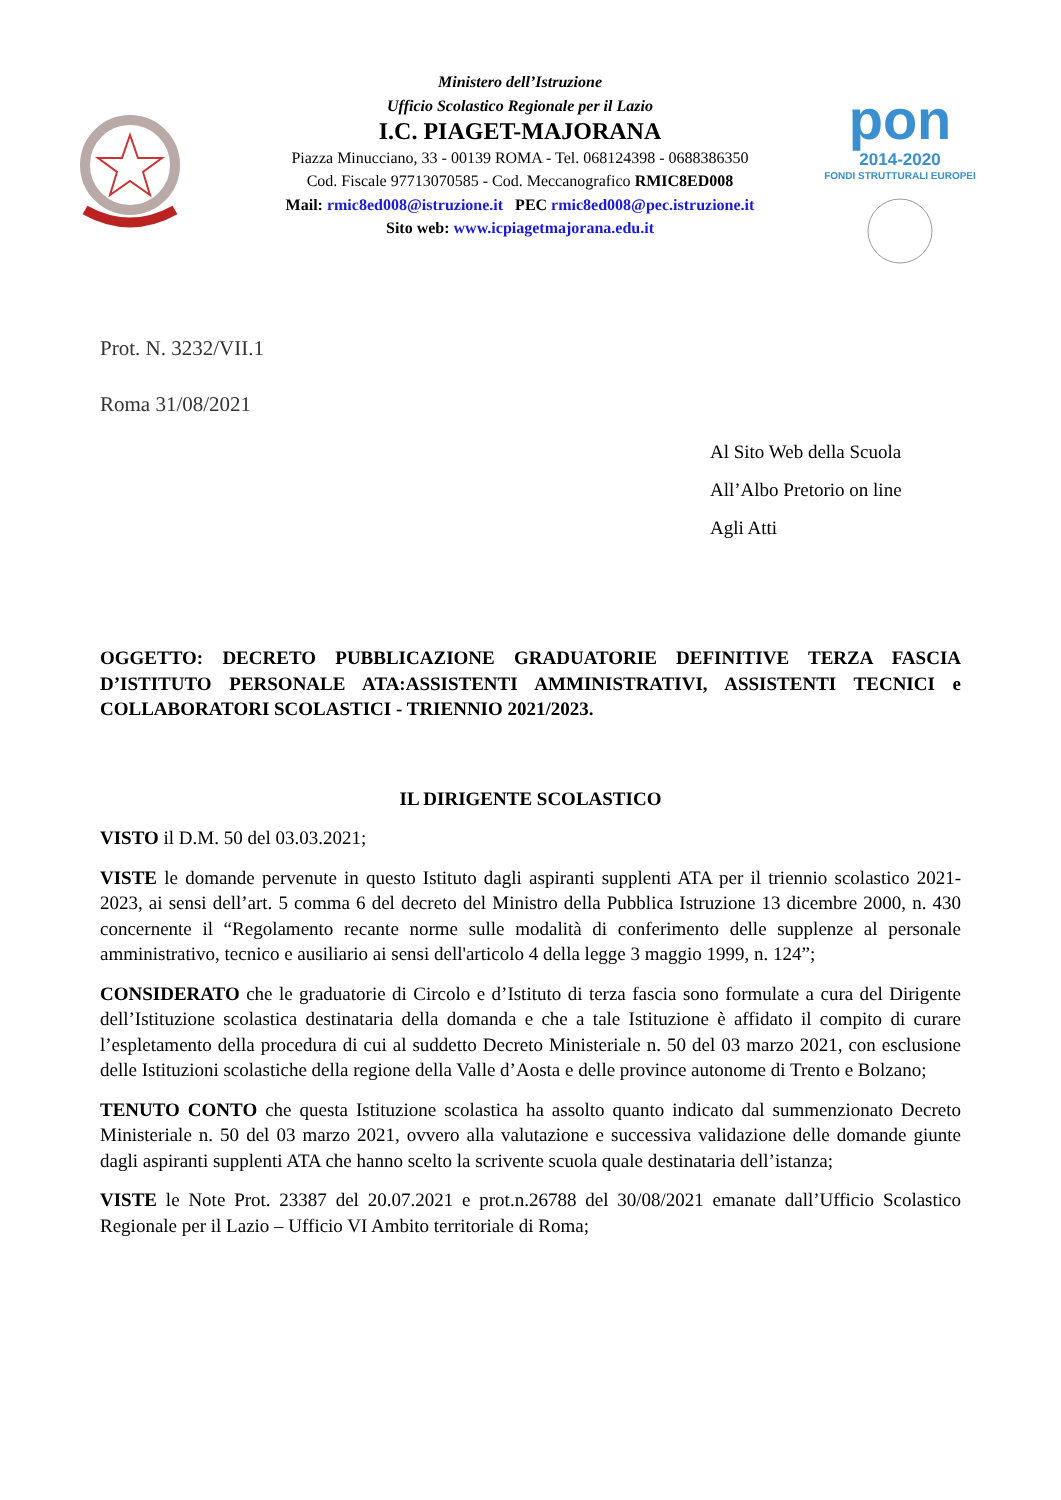Ministero dell’Istruzione
Ufficio Scolastico Regionale per il Lazio
I.C. PIAGET-MAJORANA
Piazza Minucciano, 33 - 00139 ROMA - Tel. 068124398 - 0688386350
Cod. Fiscale 97713070585 - Cod. Meccanografico RMIC8ED008
Mail: rmic8ed008@istruzione.it PEC rmic8ed008@pec.istruzione.it
Sito web: www.icpiagetmajorana.edu.it
pon
2014-2020
FONDI STRUTTURALI EUROPEI
Prot. N. 3232/VII.1
Roma 31/08/2021
Al Sito Web della Scuola
All’Albo Pretorio on line
Agli Atti
OGGETTO: DECRETO PUBBLICAZIONE GRADUATORIE DEFINITIVE TERZA FASCIA D’ISTITUTO PERSONALE ATA:ASSISTENTI AMMINISTRATIVI, ASSISTENTI TECNICI e COLLABORATORI SCOLASTICI - TRIENNIO 2021/2023.
IL DIRIGENTE SCOLASTICO
VISTO il D.M. 50 del 03.03.2021;
VISTE le domande pervenute in questo Istituto dagli aspiranti supplenti ATA per il triennio scolastico 2021- 2023, ai sensi dell’art. 5 comma 6 del decreto del Ministro della Pubblica Istruzione 13 dicembre 2000, n. 430 concernente il “Regolamento recante norme sulle modalità di conferimento delle supplenze al personale amministrativo, tecnico e ausiliario ai sensi dell'articolo 4 della legge 3 maggio 1999, n. 124”;
CONSIDERATO che le graduatorie di Circolo e d’Istituto di terza fascia sono formulate a cura del Dirigente dell’Istituzione scolastica destinataria della domanda e che a tale Istituzione è affidato il compito di curare l’espletamento della procedura di cui al suddetto Decreto Ministeriale n. 50 del 03 marzo 2021, con esclusione delle Istituzioni scolastiche della regione della Valle d’Aosta e delle province autonome di Trento e Bolzano;
TENUTO CONTO che questa Istituzione scolastica ha assolto quanto indicato dal summenzionato Decreto Ministeriale n. 50 del 03 marzo 2021, ovvero alla valutazione e successiva validazione delle domande giunte dagli aspiranti supplenti ATA che hanno scelto la scrivente scuola quale destinataria dell’istanza;
VISTE le Note Prot. 23387 del 20.07.2021 e prot.n.26788 del 30/08/2021 emanate dall’Ufficio Scolastico Regionale per il Lazio – Ufficio VI Ambito territoriale di Roma;